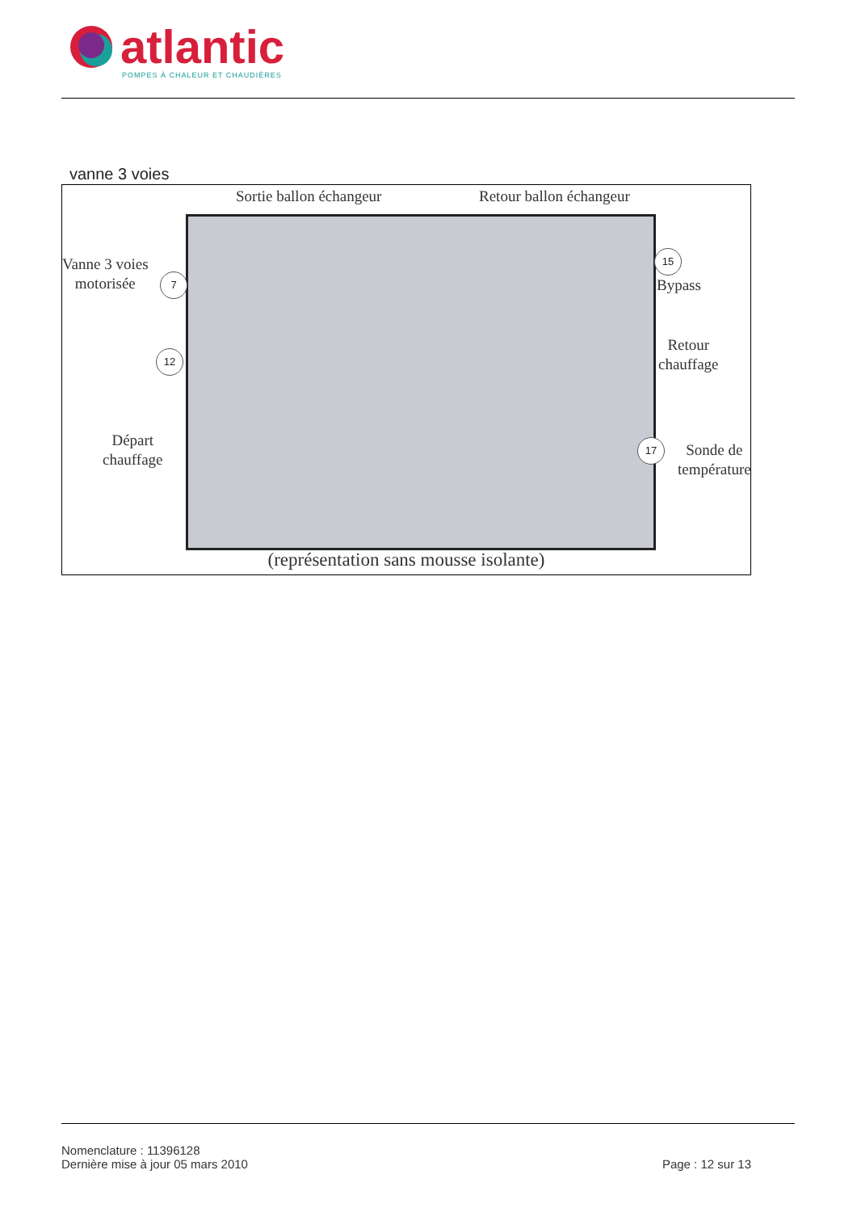atlantic
POMPES À CHALEUR ET CHAUDIÈRES
vanne 3 voies
Sortie ballon échangeur Retour ballon échangeur
Vanne 3 voies
motorisée
7
15
Bypass
12
Retour
chauffage
Départ
chauffage
17
Sonde de
température
(représentation sans mousse isolante)
Nomenclature : 11396128
Dernière mise à jour 05 mars 2010
Page : 12 sur 13